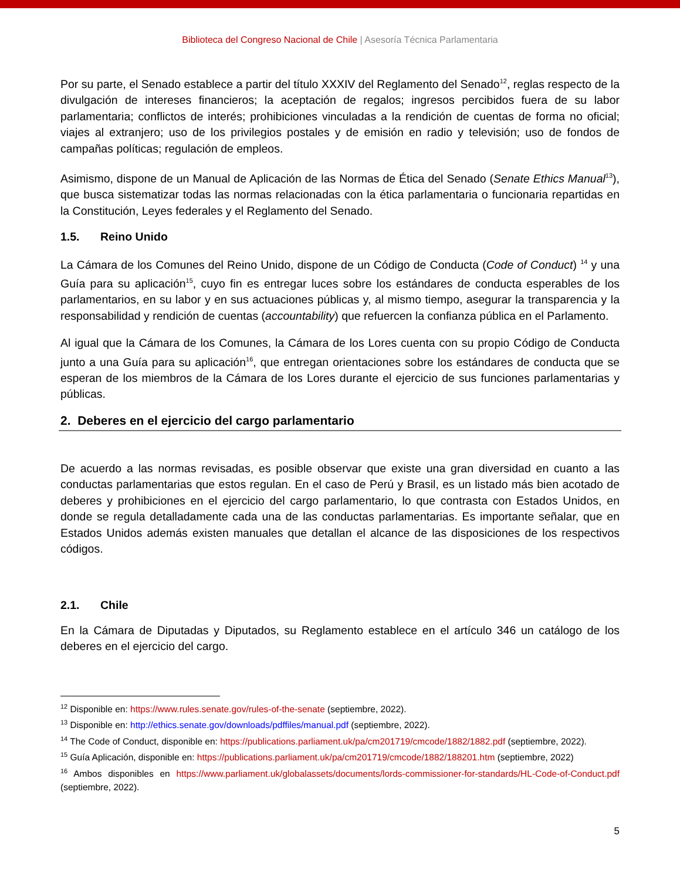Biblioteca del Congreso Nacional de Chile | Asesoría Técnica Parlamentaria
Por su parte, el Senado establece a partir del título XXXIV del Reglamento del Senado<sup>12</sup>, reglas respecto de la divulgación de intereses financieros; la aceptación de regalos; ingresos percibidos fuera de su labor parlamentaria; conflictos de interés; prohibiciones vinculadas a la rendición de cuentas de forma no oficial; viajes al extranjero; uso de los privilegios postales y de emisión en radio y televisión; uso de fondos de campañas políticas; regulación de empleos.
Asimismo, dispone de un Manual de Aplicación de las Normas de Ética del Senado (Senate Ethics Manual<sup>13</sup>), que busca sistematizar todas las normas relacionadas con la ética parlamentaria o funcionaria repartidas en la Constitución, Leyes federales y el Reglamento del Senado.
1.5. Reino Unido
La Cámara de los Comunes del Reino Unido, dispone de un Código de Conducta (Code of Conduct) <sup>14</sup> y una Guía para su aplicación<sup>15</sup>, cuyo fin es entregar luces sobre los estándares de conducta esperables de los parlamentarios, en su labor y en sus actuaciones públicas y, al mismo tiempo, asegurar la transparencia y la responsabilidad y rendición de cuentas (accountability) que refuercen la confianza pública en el Parlamento.
Al igual que la Cámara de los Comunes, la Cámara de los Lores cuenta con su propio Código de Conducta junto a una Guía para su aplicación<sup>16</sup>, que entregan orientaciones sobre los estándares de conducta que se esperan de los miembros de la Cámara de los Lores durante el ejercicio de sus funciones parlamentarias y públicas.
2. Deberes en el ejercicio del cargo parlamentario
De acuerdo a las normas revisadas, es posible observar que existe una gran diversidad en cuanto a las conductas parlamentarias que estos regulan. En el caso de Perú y Brasil, es un listado más bien acotado de deberes y prohibiciones en el ejercicio del cargo parlamentario, lo que contrasta con Estados Unidos, en donde se regula detalladamente cada una de las conductas parlamentarias. Es importante señalar, que en Estados Unidos además existen manuales que detallan el alcance de las disposiciones de los respectivos códigos.
2.1. Chile
En la Cámara de Diputadas y Diputados, su Reglamento establece en el artículo 346 un catálogo de los deberes en el ejercicio del cargo.
<sup>12</sup> Disponible en: https://www.rules.senate.gov/rules-of-the-senate (septiembre, 2022).
<sup>13</sup> Disponible en: http://ethics.senate.gov/downloads/pdffiles/manual.pdf (septiembre, 2022).
<sup>14</sup> The Code of Conduct, disponible en: https://publications.parliament.uk/pa/cm201719/cmcode/1882/1882.pdf (septiembre, 2022).
<sup>15</sup> Guía Aplicación, disponible en: https://publications.parliament.uk/pa/cm201719/cmcode/1882/188201.htm (septiembre, 2022)
<sup>16</sup> Ambos disponibles en https://www.parliament.uk/globalassets/documents/lords-commissioner-for-standards/HL-Code-of-Conduct.pdf (septiembre, 2022).
5